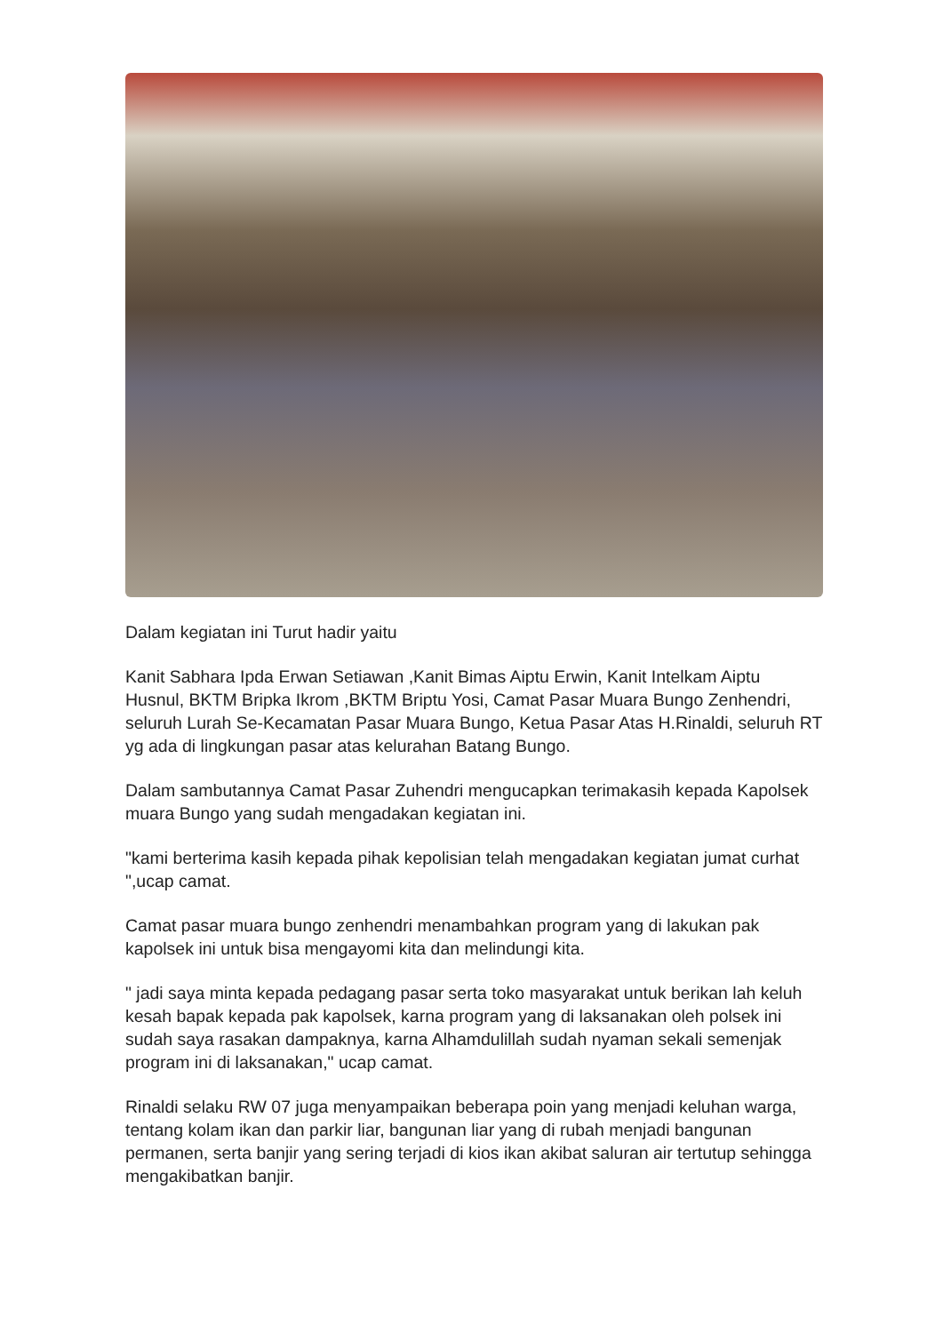Dalam kegiatan ini Turut hadir yaitu
Kanit Sabhara Ipda Erwan Setiawan ,Kanit Bimas Aiptu Erwin, Kanit Intelkam Aiptu Husnul, BKTM Bripka Ikrom ,BKTM Briptu Yosi, Camat Pasar Muara Bungo Zenhendri, seluruh Lurah Se-Kecamatan Pasar Muara Bungo, Ketua Pasar Atas H.Rinaldi, seluruh RT yg ada di lingkungan pasar atas kelurahan Batang Bungo.
Dalam sambutannya Camat Pasar Zuhendri mengucapkan terimakasih kepada Kapolsek muara Bungo yang sudah mengadakan kegiatan ini.
"kami berterima kasih kepada pihak kepolisian telah mengadakan kegiatan jumat curhat ",ucap camat.
Camat pasar muara bungo zenhendri menambahkan program yang di lakukan pak kapolsek ini untuk bisa mengayomi kita dan melindungi kita.
" jadi saya minta kepada pedagang pasar serta toko masyarakat untuk berikan lah keluh kesah bapak kepada pak kapolsek, karna program yang di laksanakan oleh polsek ini sudah saya rasakan dampaknya, karna Alhamdulillah sudah nyaman sekali semenjak program ini di laksanakan," ucap camat.
Rinaldi selaku RW 07 juga menyampaikan beberapa poin yang menjadi keluhan warga, tentang kolam ikan dan parkir liar, bangunan liar yang di rubah menjadi bangunan permanen, serta banjir yang sering terjadi di kios ikan akibat saluran air tertutup sehingga mengakibatkan banjir.